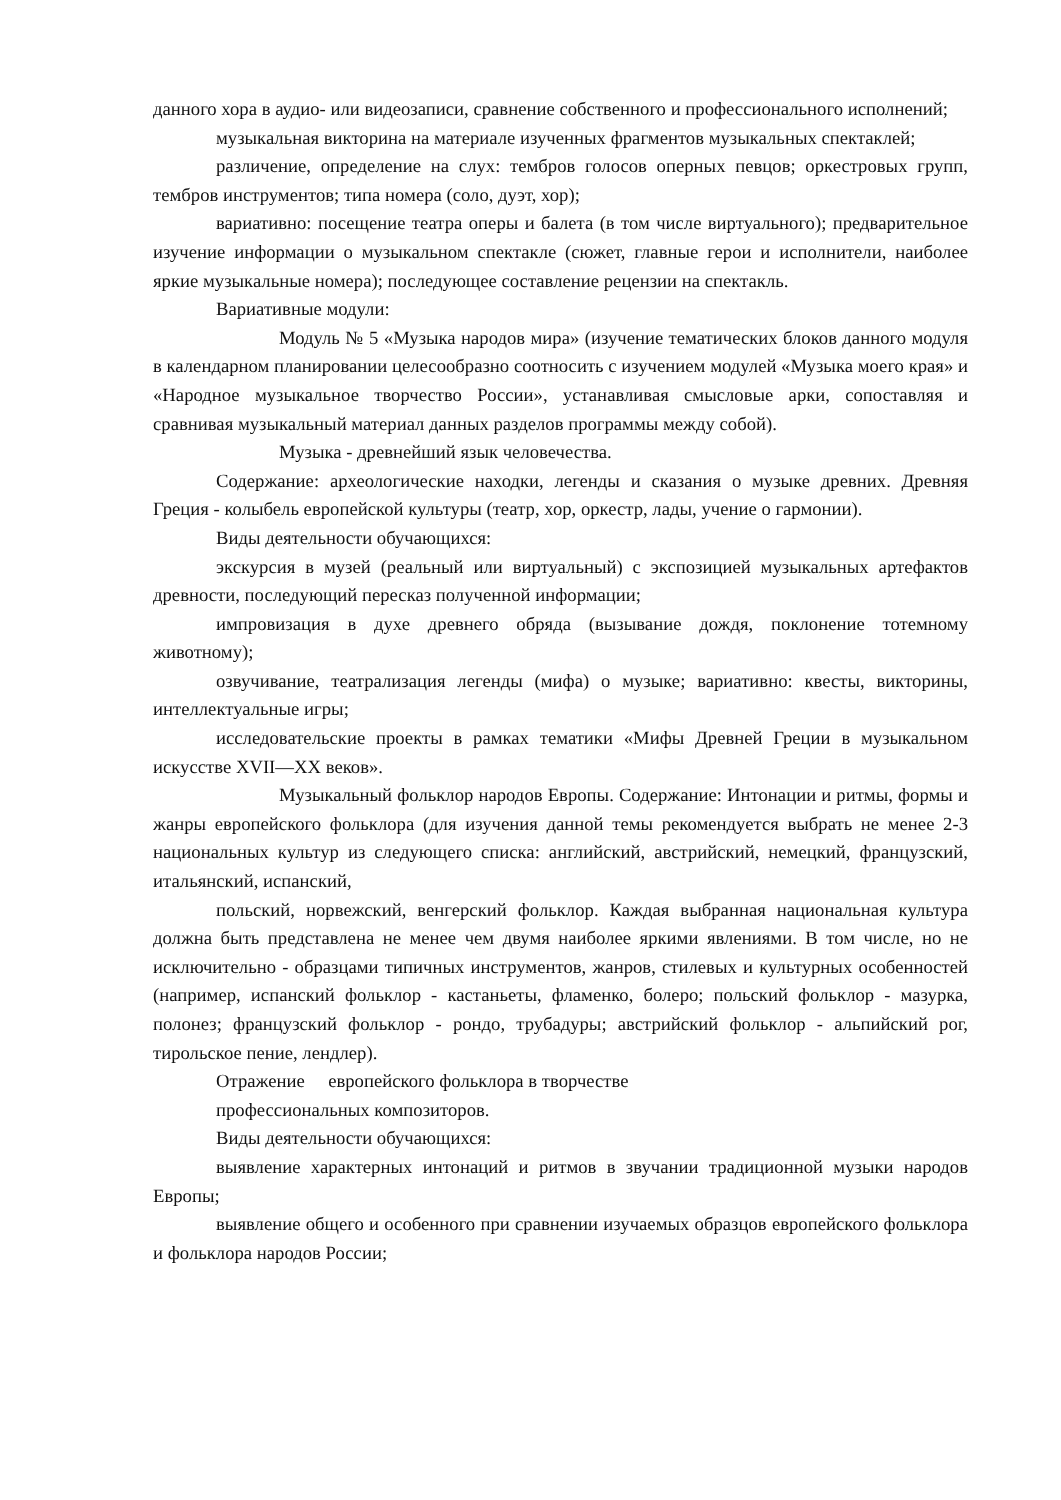данного хора в аудио- или видеозаписи, сравнение собственного и профессионального исполнений;
музыкальная викторина на материале изученных фрагментов музыкальных спектаклей;
различение, определение на слух: тембров голосов оперных певцов; оркестровых групп, тембров инструментов; типа номера (соло, дуэт, хор);
вариативно: посещение театра оперы и балета (в том числе виртуального); предварительное изучение информации о музыкальном спектакле (сюжет, главные герои и исполнители, наиболее яркие музыкальные номера); последующее составление рецензии на спектакль.
Вариативные модули:
Модуль № 5 «Музыка народов мира» (изучение тематических блоков данного модуля в календарном планировании целесообразно соотносить с изучением модулей «Музыка моего края» и «Народное музыкальное творчество России», устанавливая смысловые арки, сопоставляя и сравнивая музыкальный материал данных разделов программы между собой).
Музыка - древнейший язык человечества.
Содержание: археологические находки, легенды и сказания о музыке древних. Древняя Греция - колыбель европейской культуры (театр, хор, оркестр, лады, учение о гармонии).
Виды деятельности обучающихся:
экскурсия в музей (реальный или виртуальный) с экспозицией музыкальных артефактов древности, последующий пересказ полученной информации;
импровизация в духе древнего обряда (вызывание дождя, поклонение тотемному животному);
озвучивание, театрализация легенды (мифа) о музыке; вариативно: квесты, викторины, интеллектуальные игры;
исследовательские проекты в рамках тематики «Мифы Древней Греции в музыкальном искусстве XVII—XX веков».
Музыкальный фольклор народов Европы. Содержание: Интонации и ритмы, формы и жанры европейского фольклора (для изучения данной темы рекомендуется выбрать не менее 2-3 национальных культур из следующего списка: английский, австрийский, немецкий, французский, итальянский, испанский,
польский, норвежский, венгерский фольклор. Каждая выбранная национальная культура должна быть представлена не менее чем двумя наиболее яркими явлениями. В том числе, но не исключительно - образцами типичных инструментов, жанров, стилевых и культурных особенностей (например, испанский фольклор - кастаньеты, фламенко, болеро; польский фольклор - мазурка, полонез; французский фольклор - рондо, трубадуры; австрийский фольклор - альпийский рог, тирольское пение, лендлер).
Отражение европейского фольклора в творчестве
профессиональных композиторов.
Виды деятельности обучающихся:
выявление характерных интонаций и ритмов в звучании традиционной музыки народов Европы;
выявление общего и особенного при сравнении изучаемых образцов европейского фольклора и фольклора народов России;